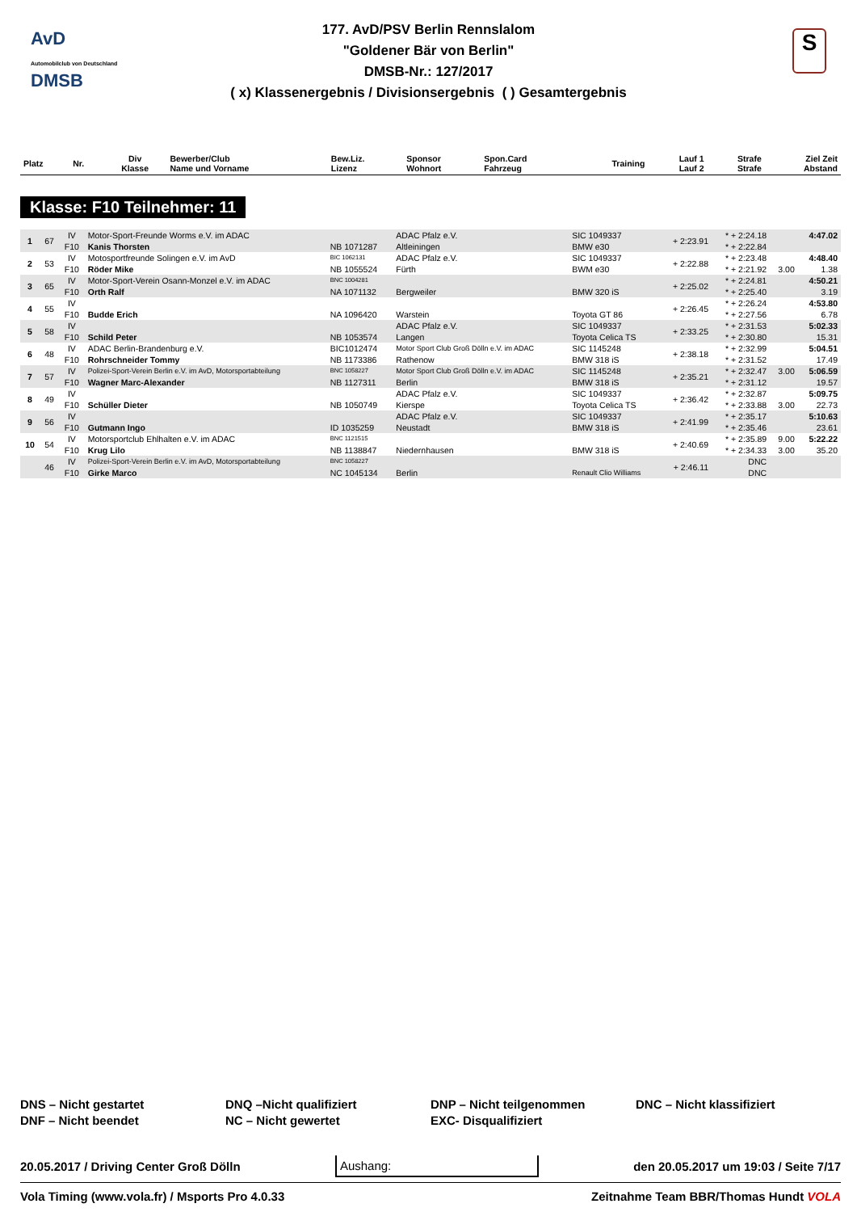AvD
Automobilclub von Deutschland
DMSB
S
177. AvD/PSV Berlin Rennslalom
"Goldener Bär von Berlin"
DMSB-Nr.: 127/2017
( x) Klassenergebnis / Divisionsergebnis ( ) Gesamtergebnis
| Platz | Nr. | Div Klasse | Bewerber/Club Name und Vorname | Bew.Liz. Lizenz | Sponsor Wohnort | Spon.Card Fahrzeug | Training | Lauf 1 Lauf 2 | Strafe Strafe | Ziel Zeit Abstand |
| --- | --- | --- | --- | --- | --- | --- | --- | --- | --- | --- |
Klasse: F10 Teilnehmer: 11
| 1 | 67 | IV | Motor-Sport-Freunde Worms e.V. im ADAC | | ADAC Pfalz e.V. | SIC 1049337 | + 2:23.91 | * + 2:24.18 | | 4:47.02 |
| | | F10 | Kanis Thorsten | NB 1071287 | Altleiningen | BMW e30 | | * + 2:22.84 | | |
| 2 | 53 | IV | Motosportfreunde Solingen e.V. im AvD | BIC 1062131 | ADAC Pfalz e.V. | SIC 1049337 | + 2:22.88 | * + 2:23.48 | | 4:48.40 |
| | | F10 | Röder Mike | NB 1055524 | Fürth | BWM e30 | | * + 2:21.92 | 3.00 | 1.38 |
| 3 | 65 | IV | Motor-Sport-Verein Osann-Monzel e.V. im ADAC | BNC 1004281 | | | + 2:25.02 | * + 2:24.81 | | 4:50.21 |
| | | F10 | Orth Ralf | NA 1071132 | Bergweiler | BMW 320 iS | | * + 2:25.40 | | 3.19 |
| 4 | 55 | IV | | | | | + 2:26.45 | * + 2:26.24 | | 4:53.80 |
| | | F10 | Budde Erich | NA 1096420 | Warstein | Toyota GT 86 | | * + 2:27.56 | | 6.78 |
| 5 | 58 | IV | | | ADAC Pfalz e.V. | SIC 1049337 | + 2:33.25 | * + 2:31.53 | | 5:02.33 |
| | | F10 | Schild Peter | NB 1053574 | Langen | Toyota Celica TS | | * + 2:30.80 | | 15.31 |
| 6 | 48 | IV | ADAC Berlin-Brandenburg e.V. | BIC1012474 | Motor Sport Club Groß Dölln e.V. im ADAC | SIC 1145248 | + 2:38.18 | * + 2:32.99 | | 5:04.51 |
| | | F10 | Rohrschneider Tommy | NB 1173386 | Rathenow | BMW 318 iS | | * + 2:31.52 | | 17.49 |
| 7 | 57 | IV | Polizei-Sport-Verein Berlin e.V. im AvD, Motorsportabteilung | BNC 1058227 | Motor Sport Club Groß Dölln e.V. im ADAC | SIC 1145248 | + 2:35.21 | * + 2:32.47 | 3.00 | 5:06.59 |
| | | F10 | Wagner Marc-Alexander | NB 1127311 | Berlin | BMW 318 iS | | * + 2:31.12 | | 19.57 |
| 8 | 49 | IV | | | ADAC Pfalz e.V. | SIC 1049337 | + 2:36.42 | * + 2:32.87 | | 5:09.75 |
| | | F10 | Schüller Dieter | NB 1050749 | Kierspe | Toyota Celica TS | | * + 2:33.88 | 3.00 | 22.73 |
| 9 | 56 | IV | | | ADAC Pfalz e.V. | SIC 1049337 | + 2:41.99 | * + 2:35.17 | | 5:10.63 |
| | | F10 | Gutmann Ingo | ID 1035259 | Neustadt | BMW 318 iS | | * + 2:35.46 | | 23.61 |
| 10 | 54 | IV | Motorsportclub Ehlhalten e.V. im ADAC | BNC 1121515 | | | + 2:40.69 | * + 2:35.89 | 9.00 | 5:22.22 |
| | | F10 | Krug Lilo | NB 1138847 | Niedernhausen | BMW 318 iS | | * + 2:34.33 | 3.00 | 35.20 |
| | 46 | IV | Polizei-Sport-Verein Berlin e.V. im AvD, Motorsportabteilung | BNC 1058227 | | | + 2:46.11 | DNC | | |
| | | F10 | Girke Marco | NC 1045134 | Berlin | Renault Clio Williams | | DNC | | |
DNS – Nicht gestartet
DNF – Nicht beendet
DNQ –Nicht qualifiziert
NC – Nicht gewertet
DNP – Nicht teilgenommen
EXC- Disqualifiziert
DNC – Nicht klassifiziert
20.05.2017 / Driving Center Groß Dölln Aushang: den 20.05.2017 um 19:03 / Seite 7/17
Vola Timing (www.vola.fr) / Msports Pro 4.0.33 Zeitnahme Team BBR/Thomas Hundt VOLA